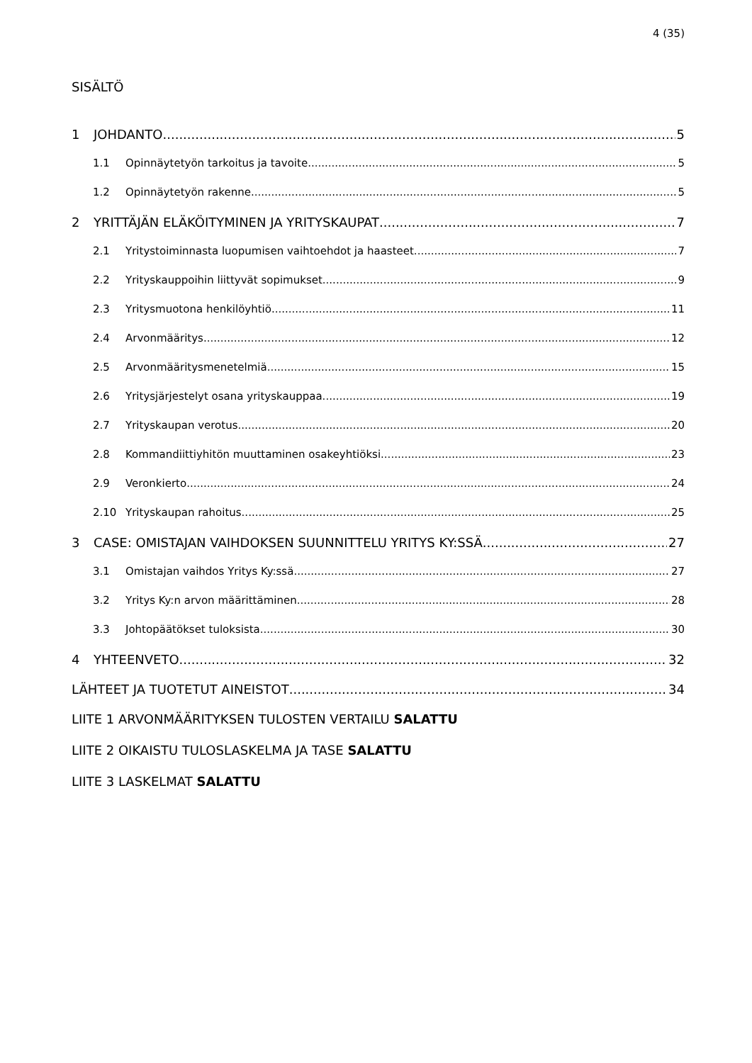4 (35)
SISÄLTÖ
1 JOHDANTO 5
1.1 Opinnäytetyön tarkoitus ja tavoite 5
1.2 Opinnäytetyön rakenne 5
2 YRITTÄJÄN ELÄKÖITYMINEN JA YRITYSKAUPAT 7
2.1 Yritystoiminnasta luopumisen vaihtoehdot ja haasteet 7
2.2 Yrityskauppoihin liittyvät sopimukset 9
2.3 Yritysmuotona henkilöyhtiö 11
2.4 Arvonmääritys 12
2.5 Arvonmääritysmenetelmiä 15
2.6 Yritysjärjestelyt osana yrityskauppaa 19
2.7 Yrityskaupan verotus 20
2.8 Kommandiittiyhitön muuttaminen osakeyhtiöksi 23
2.9 Veronkierto 24
2.10 Yrityskaupan rahoitus 25
3 CASE: OMISTAJAN VAIHDOKSEN SUUNNITTELU YRITYS KY:SSÄ 27
3.1 Omistajan vaihdos Yritys Ky:ssä 27
3.2 Yritys Ky:n arvon määrittäminen 28
3.3 Johtopäätökset tuloksista 30
4 YHTEENVETO 32
LÄHTEET JA TUOTETUT AINEISTOT 34
LIITE 1 ARVONMÄÄRITYKSEN TULOSTEN VERTAILU SALATTU
LIITE 2 OIKAISTU TULOSLASKELMA JA TASE SALATTU
LIITE 3 LASKELMAT SALATTU